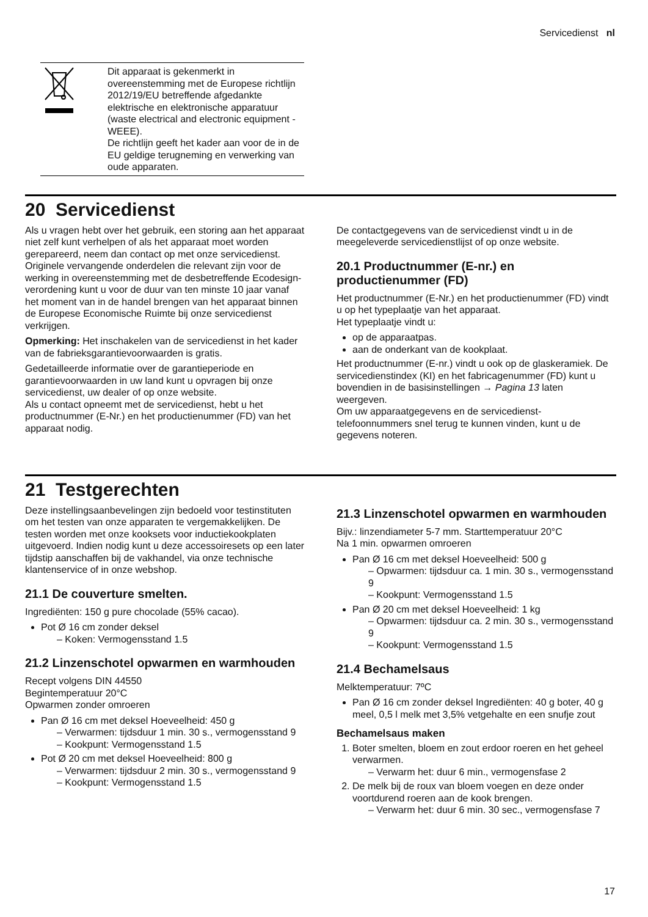Servicedienst nl
Dit apparaat is gekenmerkt in overeenstemming met de Europese richtlijn 2012/19/EU betreffende afgedankte elektrische en elektronische apparatuur (waste electrical and electronic equipment - WEEE).
De richtlijn geeft het kader aan voor de in de EU geldige terugneming en verwerking van oude apparaten.
20 Servicedienst
Als u vragen hebt over het gebruik, een storing aan het apparaat niet zelf kunt verhelpen of als het apparaat moet worden gerepareerd, neem dan contact op met onze servicedienst.
Originele vervangende onderdelen die relevant zijn voor de werking in overeenstemming met de desbetreffende Ecodesign-verordening kunt u voor de duur van ten minste 10 jaar vanaf het moment van in de handel brengen van het apparaat binnen de Europese Economische Ruimte bij onze servicedienst verkrijgen.
Opmerking: Het inschakelen van de servicedienst in het kader van de fabrieksgarantievoorwaarden is gratis.
Gedetailleerde informatie over de garantieperiode en garantievoorwaarden in uw land kunt u opvragen bij onze servicedienst, uw dealer of op onze website.
Als u contact opneemt met de servicedienst, hebt u het productnummer (E-Nr.) en het productienummer (FD) van het apparaat nodig.
De contactgegevens van de servicedienst vindt u in de meegeleverde servicedienstlijst of op onze website.
20.1 Productnummer (E-nr.) en productienummer (FD)
Het productnummer (E-Nr.) en het productienummer (FD) vindt u op het typeplaatje van het apparaat.
Het typeplaatje vindt u:
op de apparaatpas.
aan de onderkant van de kookplaat.
Het productnummer (E-nr.) vindt u ook op de glaskeramiek. De servicedienstindex (KI) en het fabricagenummer (FD) kunt u bovendien in de basisinstellingen → Pagina 13 laten weergeven.
Om uw apparaatgegevens en de servicedienst-telefoonnummers snel terug te kunnen vinden, kunt u de gegevens noteren.
21 Testgerechten
Deze instellingsaanbevelingen zijn bedoeld voor testinstituten om het testen van onze apparaten te vergemakkelijken. De testen worden met onze kooksets voor inductiekookplaten uitgevoerd. Indien nodig kunt u deze accessoiresets op een later tijdstip aanschaffen bij de vakhandel, via onze technische klantenservice of in onze webshop.
21.1 De couverture smelten.
Ingrediënten: 150 g pure chocolade (55% cacao).
Pot Ø 16 cm zonder deksel
– Koken: Vermogensstand 1.5
21.2 Linzenschotel opwarmen en warmhouden
Recept volgens DIN 44550
Begintemperatuur 20°C
Opwarmen zonder omroeren
Pan Ø 16 cm met deksel Hoeveelheid: 450 g
– Verwarmen: tijdsduur 1 min. 30 s., vermogensstand 9
– Kookpunt: Vermogensstand 1.5
Pot Ø 20 cm met deksel Hoeveelheid: 800 g
– Verwarmen: tijdsduur 2 min. 30 s., vermogensstand 9
– Kookpunt: Vermogensstand 1.5
21.3 Linzenschotel opwarmen en warmhouden
Bijv.: linzendiameter 5-7 mm. Starttemperatuur 20°C
Na 1 min. opwarmen omroeren
Pan Ø 16 cm met deksel Hoeveelheid: 500 g
– Opwarmen: tijdsduur ca. 1 min. 30 s., vermogensstand 9
– Kookpunt: Vermogensstand 1.5
Pan Ø 20 cm met deksel Hoeveelheid: 1 kg
– Opwarmen: tijdsduur ca. 2 min. 30 s., vermogensstand 9
– Kookpunt: Vermogensstand 1.5
21.4 Bechamelsaus
Melktemperatuur: 7ºC
Pan Ø 16 cm zonder deksel Ingrediënten: 40 g boter, 40 g meel, 0,5 l melk met 3,5% vetgehalte en een snufje zout
Bechamelsaus maken
1. Boter smelten, bloem en zout erdoor roeren en het geheel verwarmen.
– Verwarm het: duur 6 min., vermogensfase 2
2. De melk bij de roux van bloem voegen en deze onder voortdurend roeren aan de kook brengen.
– Verwarm het: duur 6 min. 30 sec., vermogensfase 7
17